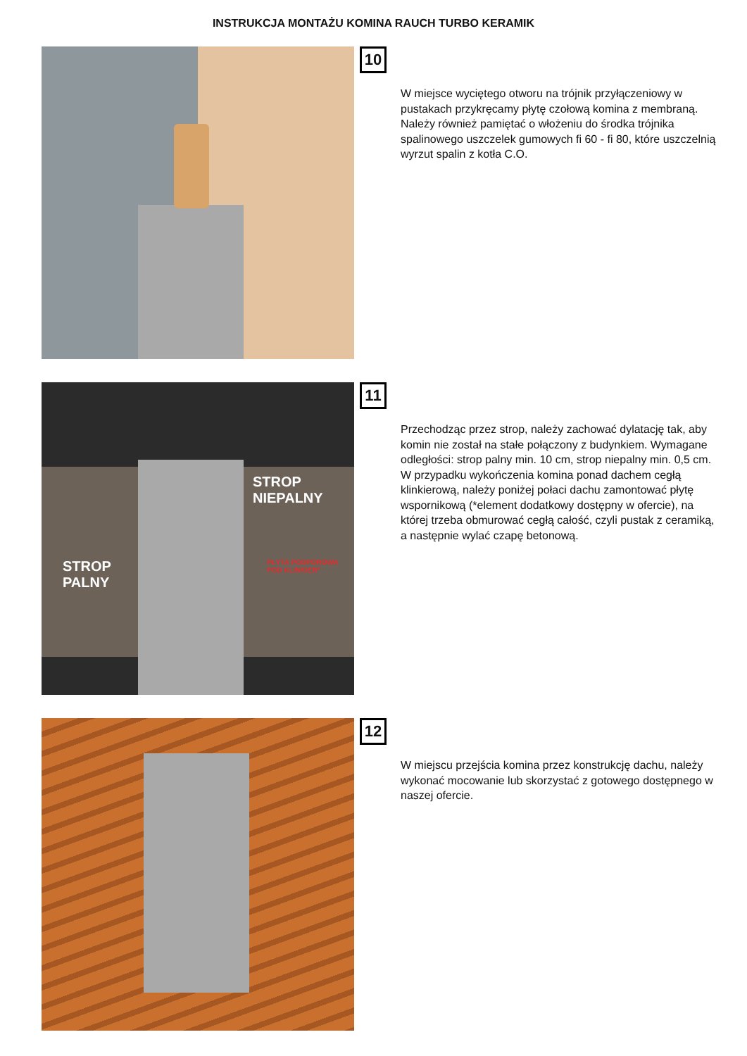INSTRUKCJA MONTAŻU KOMINA RAUCH TURBO KERAMIK
10
W miejsce wyciętego otworu na trójnik przyłączeniowy w pustakach przykręcamy płytę czołową komina z membraną. Należy również pamiętać o włożeniu do środka trójnika spalinowego uszczelek gumowych fi 60 - fi 80, które uszczelnią wyrzut spalin z kotła C.O.
STROP
PALNY
STROP
NIEPALNY
PŁYTA PODPOROWA
POD KLINKIER*
11
Przechodząc przez strop, należy zachować dylatację tak, aby komin nie został na stałe połączony z budynkiem. Wymagane odległości: strop palny min. 10 cm, strop niepalny min. 0,5 cm.
W przypadku wykończenia komina ponad dachem cegłą klinkierową, należy poniżej połaci dachu zamontować płytę wspornikową (*element dodatkowy dostępny w ofercie), na której trzeba obmurować cegłą całość, czyli pustak z ceramiką, a następnie wylać czapę betonową.
12
W miejscu przejścia komina przez konstrukcję dachu, należy wykonać mocowanie lub skorzystać z gotowego dostępnego w naszej ofercie.